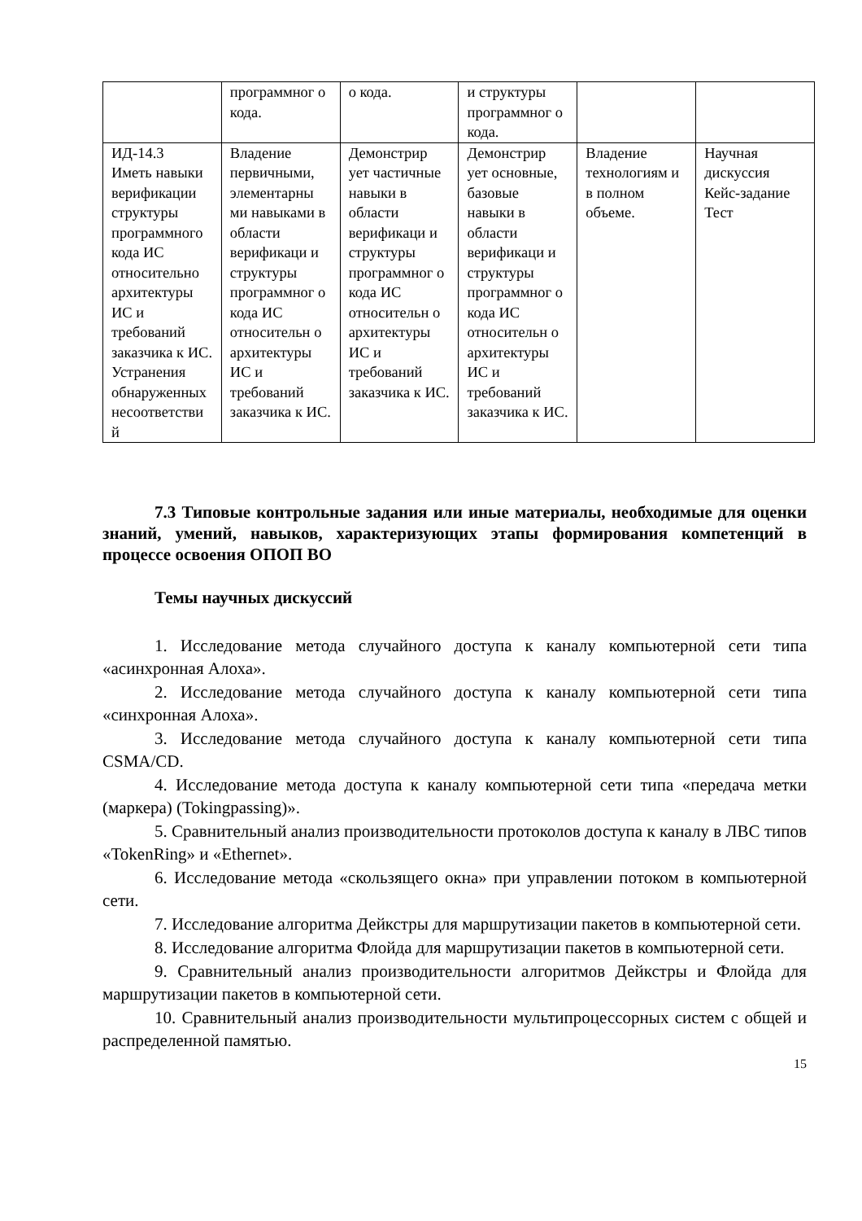| | программног о кода. | о кода. | и структуры программног о кода. | | |
| ИД-14.3 Иметь навыки верификации структуры программного кода ИС относительно архитектуры ИС и требований заказчика к ИС. Устранения обнаруженных несоответстви й | Владение первичными, элементарны ми навыками в области верификаци и структуры программног о кода ИС относительн о архитектуры ИС и требований заказчика к ИС. | Демонстрир ует частичные навыки в области верификаци и структуры программног о кода ИС относительн о архитектуры ИС и требований заказчика к ИС. | Демонстрир ует основные, базовые навыки в области верификаци и структуры программног о кода ИС относительн о архитектуры ИС и требований заказчика к ИС. | Владение технологиям и в полном объеме. | Научная дискуссия Кейс-задание Тест |
7.3 Типовые контрольные задания или иные материалы, необходимые для оценки знаний, умений, навыков, характеризующих этапы формирования компетенций в процессе освоения ОПОП ВО
Темы научных дискуссий
1. Исследование метода случайного доступа к каналу компьютерной сети типа «асинхронная Алоха».
2. Исследование метода случайного доступа к каналу компьютерной сети типа «синхронная Алоха».
3. Исследование метода случайного доступа к каналу компьютерной сети типа CSMA/CD.
4. Исследование метода доступа к каналу компьютерной сети типа «передача метки (маркера) (Tokingpassing)».
5. Сравнительный анализ производительности протоколов доступа к каналу в ЛВС типов «TokenRing» и «Ethernet».
6. Исследование метода «скользящего окна» при управлении потоком в компьютерной сети.
7. Исследование алгоритма Дейкстры для маршрутизации пакетов в компьютерной сети.
8. Исследование алгоритма Флойда для маршрутизации пакетов в компьютерной сети.
9. Сравнительный анализ производительности алгоритмов Дейкстры и Флойда для маршрутизации пакетов в компьютерной сети.
10. Сравнительный анализ производительности мультипроцессорных систем с общей и распределенной памятью.
15